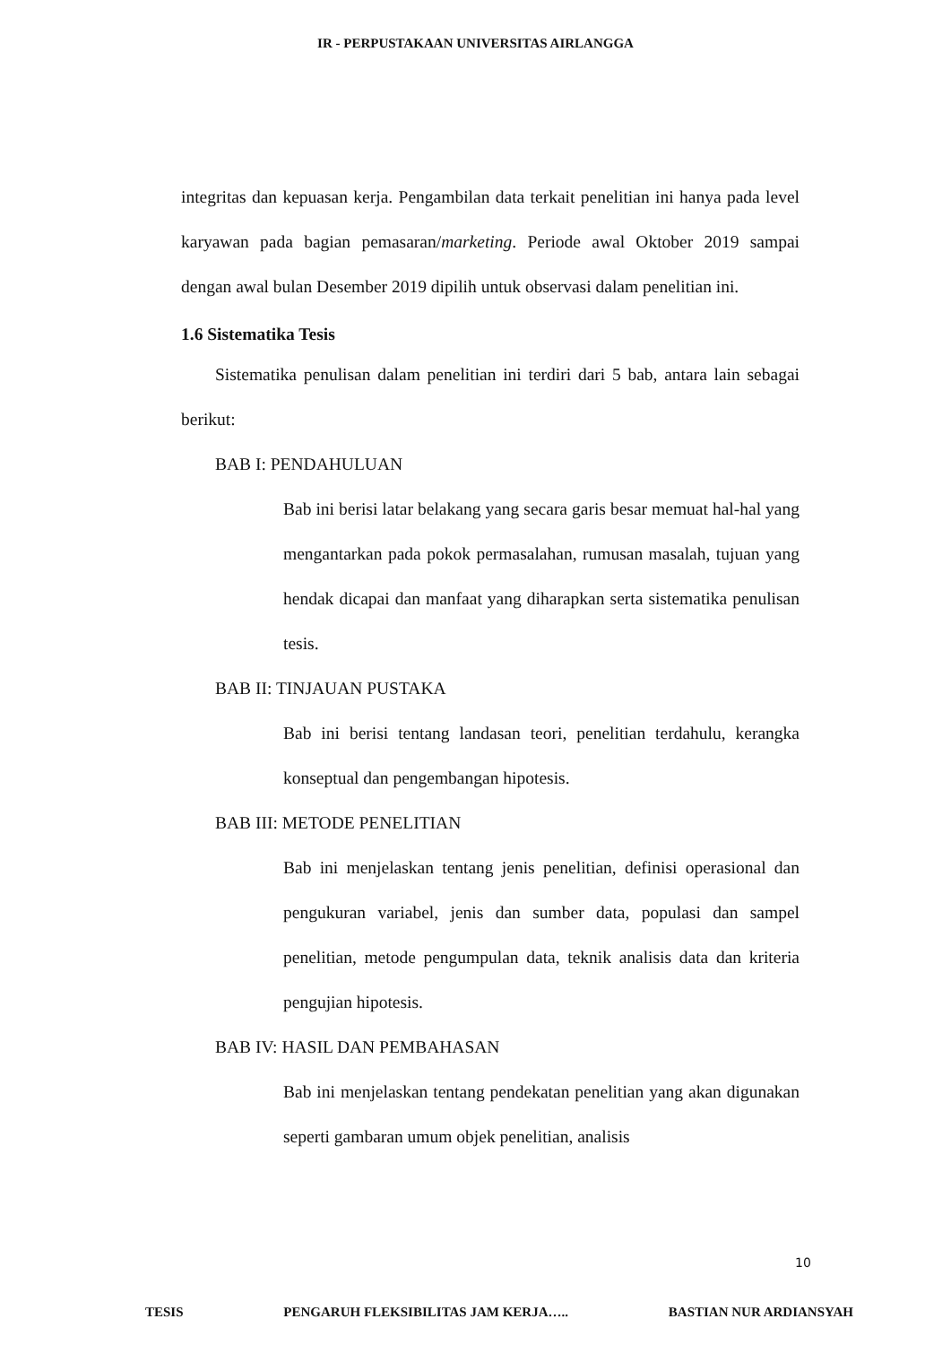IR - PERPUSTAKAAN UNIVERSITAS AIRLANGGA
integritas dan kepuasan kerja. Pengambilan data terkait penelitian ini hanya pada level karyawan pada bagian pemasaran/marketing. Periode awal Oktober 2019 sampai dengan awal bulan Desember 2019 dipilih untuk observasi dalam penelitian ini.
1.6 Sistematika Tesis
Sistematika penulisan dalam penelitian ini terdiri dari 5 bab, antara lain sebagai berikut:
BAB I: PENDAHULUAN
Bab ini berisi latar belakang yang secara garis besar memuat hal-hal yang mengantarkan pada pokok permasalahan, rumusan masalah, tujuan yang hendak dicapai dan manfaat yang diharapkan serta sistematika penulisan tesis.
BAB II: TINJAUAN PUSTAKA
Bab ini berisi tentang landasan teori, penelitian terdahulu, kerangka konseptual dan pengembangan hipotesis.
BAB III: METODE PENELITIAN
Bab ini menjelaskan tentang jenis penelitian, definisi operasional dan pengukuran variabel, jenis dan sumber data, populasi dan sampel penelitian, metode pengumpulan data, teknik analisis data dan kriteria pengujian hipotesis.
BAB IV: HASIL DAN PEMBAHASAN
Bab ini menjelaskan tentang pendekatan penelitian yang akan digunakan seperti gambaran umum objek penelitian, analisis
10
TESIS PENGARUH FLEKSIBILITAS JAM KERJA….. BASTIAN NUR ARDIANSYAH